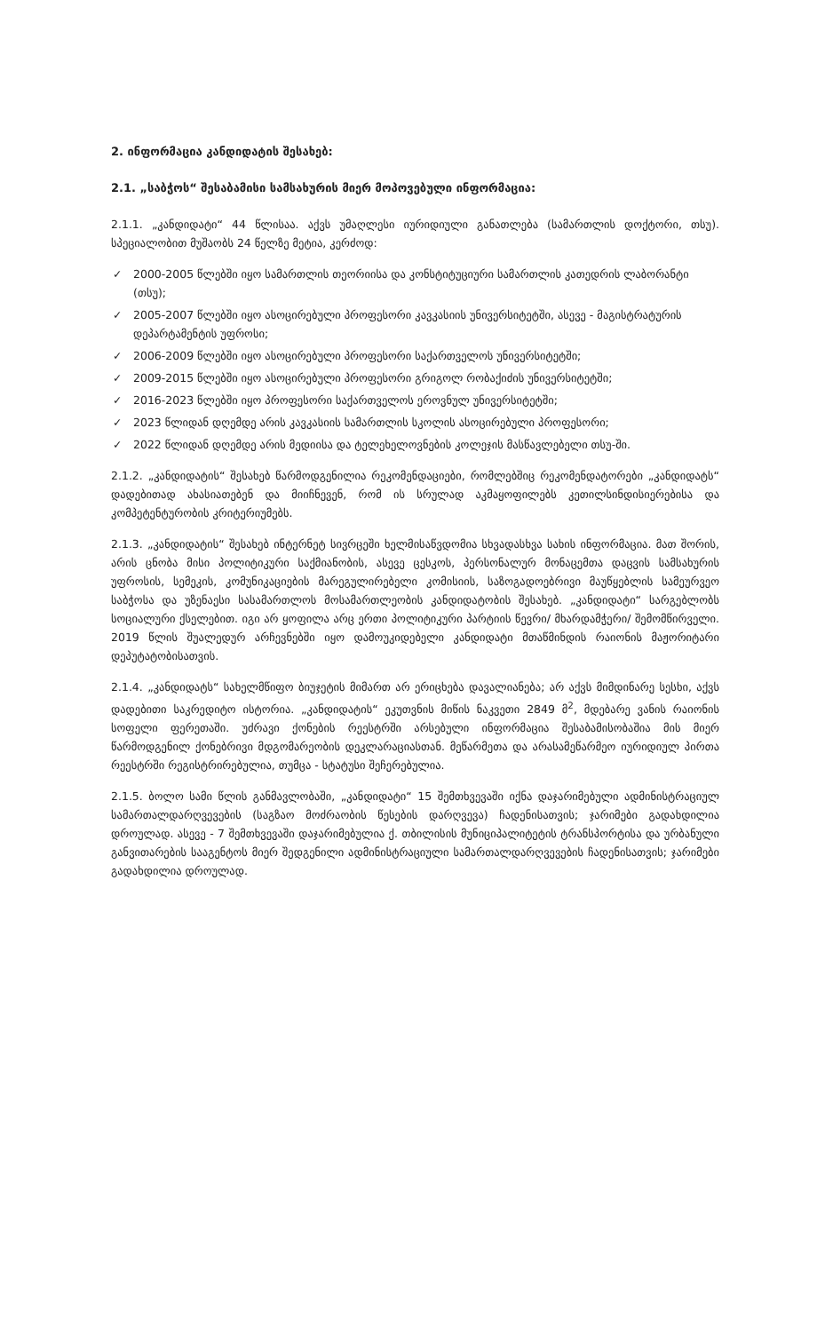2. ინფორმაცია კანდიდატის შესახებ:
2.1. „საბჭოს“ შესაბამისი სამსახურის მიერ მოპოვებული ინფორმაცია:
2.1.1. „კანდიდატი“ 44 წლისაა. აქვს უმაღლესი იურიდიული განათლება (სამართლის დოქტორი, თსუ). სპეციალობით მუშაობს 24 წელზე მეტია, კერძოდ:
✓ 2000-2005 წლებში იყო სამართლის თეორიისა და კონსტიტუციური სამართლის კათედრის ლაბორანტი (თსუ);
✓ 2005-2007 წლებში იყო ასოცირებული პროფესორი კავკასიის უნივერსიტეტში, ასევე - მაგისტრატურის დეპარტამენტის უფროსი;
✓ 2006-2009 წლებში იყო ასოცირებული პროფესორი საქართველოს უნივერსიტეტში;
✓ 2009-2015 წლებში იყო ასოცირებული პროფესორი გრიგოლ რობაქიძის უნივერსიტეტში;
✓ 2016-2023 წლებში იყო პროფესორი საქართველოს ეროვნულ უნივერსიტეტში;
✓ 2023 წლიდან დღემდე არის კავკასიის სამართლის სკოლის ასოცირებული პროფესორი;
✓ 2022 წლიდან დღემდე არის მედიისა და ტელეხელოვნების კოლეჯის მასწავლებელი თსუ-ში.
2.1.2. „კანდიდატის“ შესახებ წარმოდგენილია რეკომენდაციები, რომლებშიც რეკომენდატორები „კანდიდატს“ დადებითად ახასიათებენ და მიიჩნევენ, რომ ის სრულად აკმაყოფილებს კეთილსინდისიერებისა და კომპეტენტურობის კრიტერიუმებს.
2.1.3. „კანდიდატის“ შესახებ ინტერნეტ სივრცეში ხელმისაწვდომია სხვადასხვა სახის ინფორმაცია. მათ შორის, არის ცნობა მისი პოლიტიკური საქმიანობის, ასევე ცესკოს, პერსონალურ მონაცემთა დაცვის სამსახურის უფროსის, სემეკის, კომუნიკაციების მარეგულირებელი კომისიის, საზოგადოებრივი მაუწყებლის სამეურვეო საბჭოსა და უზენაესი სასამართლოს მოსამართლეობის კანდიდატობის შესახებ. „კანდიდატი“ სარგებლობს სოციალური ქსელებით. იგი არ ყოფილა არც ერთი პოლიტიკური პარტიის წევრი/ მხარდამჭერი/ შემომწირველი. 2019 წლის შუალედურ არჩევნებში იყო დამოუკიდებელი კანდიდატი მთაწმინდის რაიონის მაჟორიტარი დეპუტატობისათვის.
2.1.4. „კანდიდატს“ სახელმწიფო ბიუჯეტის მიმართ არ ერიცხება დავალიანება; არ აქვს მიმდინარე სესხი, აქვს დადებითი საკრედიტო ისტორია. „კანდიდატის“ ეკუთვნის მიწის ნაკვეთი 2849 მ<sup>2</sup>, მდებარე ვანის რაიონის სოფელი ფერეთაში. უძრავი ქონების რეესტრში არსებული ინფორმაცია შესაბამისობაშია მის მიერ წარმოდგენილ ქონებრივი მდგომარეობის დეკლარაციასთან. მეწარმეთა და არასამეწარმეო იურიდიულ პირთა რეესტრში რეგისტრირებულია, თუმცა - სტატუსი შეჩერებულია.
2.1.5. ბოლო სამი წლის განმავლობაში, „კანდიდატი“ 15 შემთხვევაში იქნა დაჯარიმებული ადმინისტრაციულ სამართალდარღვევების (საგზაო მოძრაობის წესების დარღვევა) ჩადენისათვის; ჯარიმები გადახდილია დროულად. ასევე - 7 შემთხვევაში დაჯარიმებულია ქ. თბილისის მუნიციპალიტეტის ტრანსპორტისა და ურბანული განვითარების სააგენტოს მიერ შედგენილი ადმინისტრაციული სამართალდარღვევების ჩადენისათვის; ჯარიმები გადახდილია დროულად.